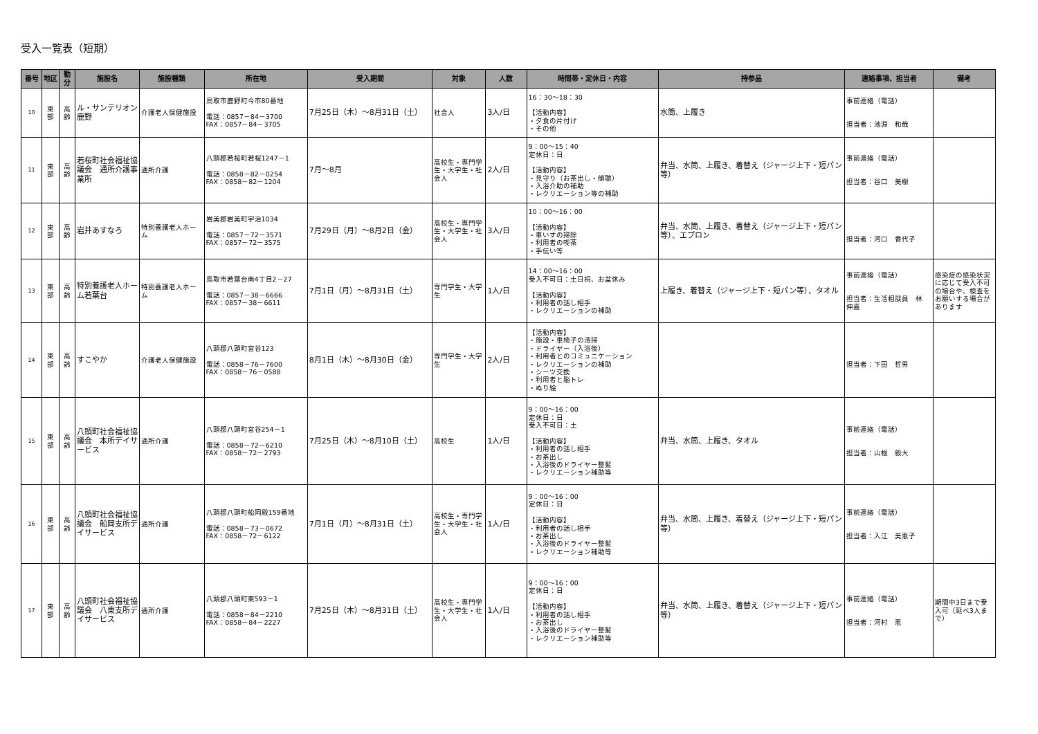受入一覧表（短期）
| 番号 | 地区 | 勤分 | 施設名 | 施設種類 | 所在地 | 受入期間 | 対象 | 人数 | 時間帯・定休日・内容 | 持参品 | 連絡事項、担当者 | 備考 |
| --- | --- | --- | --- | --- | --- | --- | --- | --- | --- | --- | --- | --- |
| 10 | 東 部 | 高 齢 | ル・サンテリオン鹿野 | 介護老人保健施設 | 鳥取市鹿野町今市80番地 電話：0857－84－3700 FAX：0857－84－3705 | 7月25日（木）～8月31日（土） | 社会人 | 3人/日 | 16：30～18：30 【活動内容】 ・夕食の片付け ・その他 | 水筒、上履き | 事前連絡（電話） 担当者：池淵 和哉 | |
| 11 | 東 部 | 高 齢 | 若桜町社会福祉協議会 通所介護事業所 | 通所介護 | 八頭郡若桜町若桜1247－1 電話：0858－82－0254 FAX：0858－82－1204 | 7月～8月 | 高校生・専門学生・大学生・社会人 | 2人/日 | 9：00～15：40 定休日：日 【活動内容】 ・見守り（お茶出し・傾聴） ・入浴介助の補助 ・レクリエーション等の補助 | 弁当、水筒、上履き、着替え（ジャージ上下・短パン等） | 事前連絡（電話） 担当者：谷口 美樹 | |
| 12 | 東 部 | 高 齢 | 岩井あすなろ | 特別養護老人ホーム | 岩美郡岩美町宇治1034 電話：0857－72－3571 FAX：0857－72－3575 | 7月29日（月）～8月2日（金） | 高校生・専門学生・大学生・社会人 | 3人/日 | 10：00～16：00 【活動内容】 ・車いすの掃除 ・利用者の喫茶 ・手伝い等 | 弁当、水筒、上履き、着替え（ジャージ上下・短パン等）、エプロン | 担当者：河口 香代子 | |
| 13 | 東 部 | 高 齢 | 特別養護老人ホーム若葉台 | 特別養護老人ホーム | 鳥取市若葉台南4丁目2－27 電話：0857－38－6666 FAX：0857－38－6611 | 7月1日（月）～8月31日（土） | 専門学生・大学生 | 1人/日 | 14：00～16：00 受入不可日：土日祝、お盆休み 【活動内容】 ・利用者の話し相手 ・レクリエーションの補助 | 上履き、着替え（ジャージ上下・短パン等）、タオル | 事前連絡（電話） 担当者：生活相談員 林 伸嘉 | 感染症の感染状況に応じて受入不可の場合や、検査をお願いする場合があります |
| 14 | 東 部 | 高 齢 | すこやか | 介護老人保健施設 | 八頭郡八頭町宮谷123 電話：0858－76－7600 FAX：0858－76－0588 | 8月1日（木）～8月30日（金） | 専門学生・大学生 | 2人/日 | 【活動内容】 ・施設・車椅子の清掃 ・ドライヤー（入浴後） ・利用者とのコミュニケーション ・レクリエーションの補助 ・シーツ交換 ・利用者と脳トレ ・ぬり絵 | | 担当者：下田 哲男 | |
| 15 | 東 部 | 高 齢 | 八頭町社会福祉協議会 本所デイサービス | 通所介護 | 八頭郡八頭町宮谷254－1 電話：0858－72－6210 FAX：0858－72－2793 | 7月25日（木）～8月10日（土） | 高校生 | 1人/日 | 9：00～16：00 定休日：日 受入不可日：土 【活動内容】 ・利用者の話し相手 ・お茶出し ・入浴後のドライヤー整髪 ・レクリエーション補助等 | 弁当、水筒、上履き、タオル | 事前連絡（電話） 担当者：山根 毅大 | |
| 16 | 東 部 | 高 齢 | 八頭町社会福祉協議会 船岡支所デイサービス | 通所介護 | 八頭郡八頭町船岡殿159番地 電話：0858－73－0672 FAX：0858－72－6122 | 7月1日（月）～8月31日（土） | 高校生・専門学生・大学生・社会人 | 1人/日 | 9：00～16：00 定休日：日 【活動内容】 ・利用者の話し相手 ・お茶出し ・入浴後のドライヤー整髪 ・レクリエーション補助等 | 弁当、水筒、上履き、着替え（ジャージ上下・短パン等） | 事前連絡（電話） 担当者：入江 美恵子 | |
| 17 | 東 部 | 高 齢 | 八頭町社会福祉協議会 八東支所デイサービス | 通所介護 | 八頭郡八頭町東593－1 電話：0858－84－2210 FAX：0858－84－2227 | 7月25日（木）～8月31日（土） | 高校生・専門学生・大学生・社会人 | 1人/日 | 9：00～16：00 定休日：日 【活動内容】 ・利用者の話し相手 ・お茶出し ・入浴後のドライヤー整髪 ・レクリエーション補助等 | 弁当、水筒、上履き、着替え（ジャージ上下・短パン等） | 事前連絡（電話） 担当者：河村 恵 | 期間中3日まで受入可（延べ3人まで） |